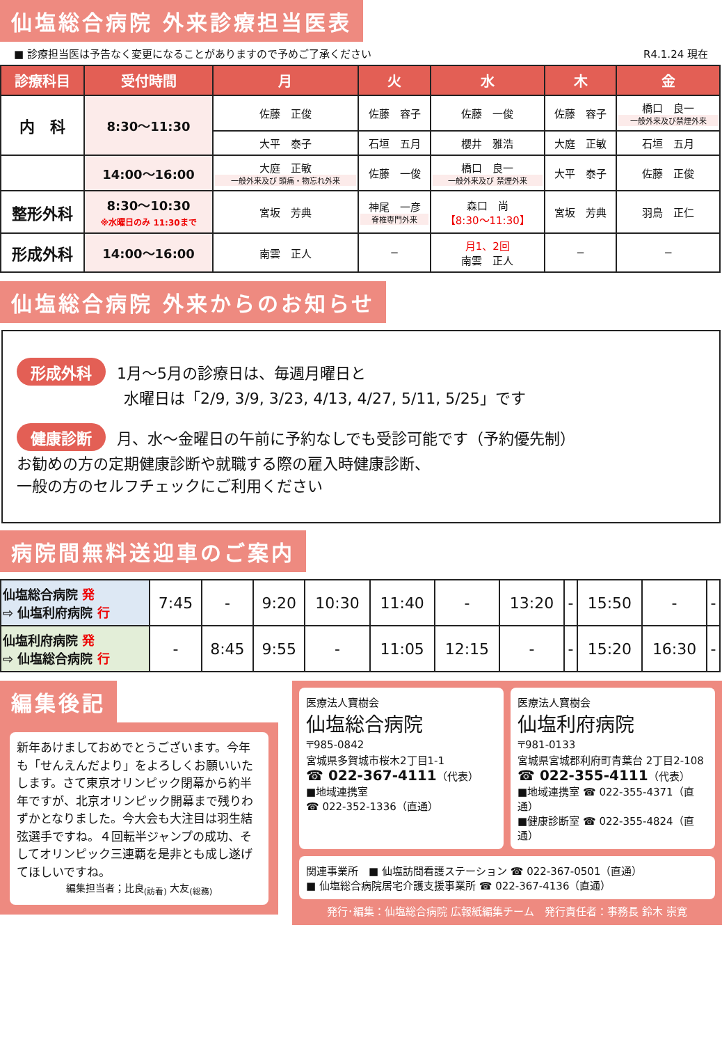仙塩総合病院 外来診療担当医表
■ 診療担当医は予告なく変更になることがありますので予めご了承ください R4.1.24 現在
| 診療科目 | 受付時間 | 月 | 火 | 水 | 木 | 金 |
| --- | --- | --- | --- | --- | --- | --- |
| 内 科 | 8:30〜11:30 | 佐藤 正俊 | 佐藤 容子 | 佐藤 一俊 | 佐藤 容子 | 橋口 良一 一般外来及び禁煙外来 |
| | | 大平 泰子 | 石垣 五月 | 櫻井 雅浩 | 大庭 正敏 | 石垣 五月 |
| | 14:00〜16:00 | 大庭 正敏 一般外来及び 頭痛・物忘れ外来 | 佐藤 一俊 | 橋口 良一 一般外来及び 禁煙外来 | 大平 泰子 | 佐藤 正俊 |
| 整形外科 | 8:30〜10:30 ※水曜日のみ 11:30まで | 宮坂 芳典 | 神尾 一彦 脊椎専門外来 | 森口 尚 【8:30〜11:30】 | 宮坂 芳典 | 羽鳥 正仁 |
| 形成外科 | 14:00〜16:00 | 南雲 正人 | − | 月1、2回 南雲 正人 | − | − |
仙塩総合病院 外来からのお知らせ
形成外科 1月〜5月の診療日は、毎週月曜日と
　　　　　　　水曜日は「2/9, 3/9, 3/23, 4/13, 4/27, 5/11, 5/25」です
健康診断 月、水〜金曜日の午前に予約なしでも受診可能です（予約優先制）
お勧めの方の定期健康診断や就職する際の雇入時健康診断、
一般の方のセルフチェックにご利用ください
病院間無料送迎車のご案内
| 仙塩総合病院 発 ⇨ 仙塩利府病院 行 | 7:45 | - | 9:20 | 10:30 | 11:40 | - | 13:20 | - | 15:50 | - | - |
| 仙塩利府病院 発 ⇨ 仙塩総合病院 行 | - | 8:45 | 9:55 | - | 11:05 | 12:15 | - | - | 15:20 | 16:30 | - |
編集後記
新年あけましておめでとうございます。今年も「せんえんだより」をよろしくお願いいたします。さて東京オリンピック閉幕から約半年ですが、北京オリンピック開幕まで残りわずかとなりました。今大会も大注目は羽生結弦選手ですね。４回転半ジャンプの成功、そしてオリンピック三連覇を是非とも成し遂げてほしいですね。
編集担当者；比良<sub>(訪看)</sub> 大友<sub>(総務)</sub>
医療法人寶樹会
仙塩総合病院
〒985-0842
宮城県多賀城市桜木2丁目1-1
☎ 022-367-4111（代表）
■地域連携室
☎ 022-352-1336（直通）
医療法人寶樹会
仙塩利府病院
〒981-0133
宮城県宮城郡利府町青葉台 2丁目2-108
☎ 022-355-4111（代表）
■地域連携室 ☎ 022-355-4371（直通）
■健康診断室 ☎ 022-355-4824（直通）
関連事業所　■ 仙塩訪問看護ステーション ☎ 022-367-0501（直通）
■ 仙塩総合病院居宅介護支援事業所 ☎ 022-367-4136（直通）
発行･編集：仙塩総合病院 広報紙編集チーム　発行責任者：事務長 鈴木 崇寛